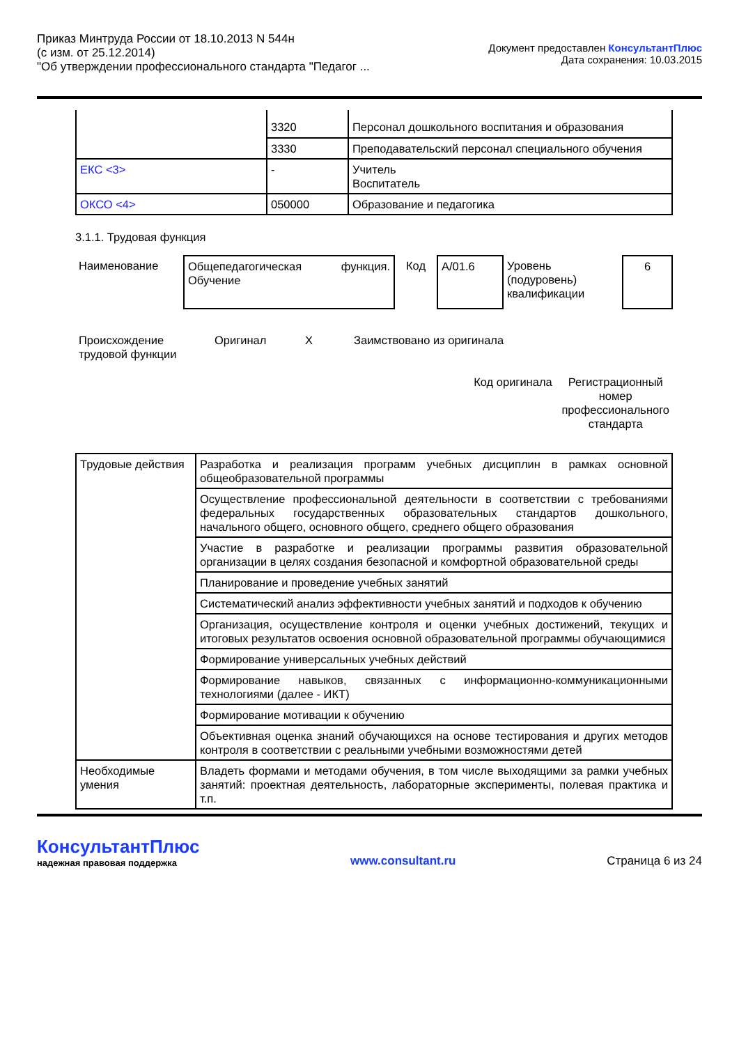Приказ Минтруда России от 18.10.2013 N 544н
(с изм. от 25.12.2014)
"Об утверждении профессионального стандарта "Педагог ...
Документ предоставлен КонсультантПлюс
Дата сохранения: 10.03.2015
| | 3320 | Персонал дошкольного воспитания и образования |
| | 3330 | Преподавательский персонал специального обучения |
| ЕКС <3> | - | Учитель Воспитатель |
| ОКСО <4> | 050000 | Образование и педагогика |
3.1.1. Трудовая функция
| Наименование | Общепедагогическая функция. Обучение | Код | A/01.6 | Уровень (подуровень) квалификации | 6 |
| Происхождение трудовой функции | Оригинал | X | Заимствовано из оригинала |
| | Код оригинала | Регистрационный номер профессионального стандарта |
| Трудовые действия | Разработка и реализация программ учебных дисциплин в рамках основной общеобразовательной программы |
| | Осуществление профессиональной деятельности в соответствии с требованиями федеральных государственных образовательных стандартов дошкольного, начального общего, основного общего, среднего общего образования |
| | Участие в разработке и реализации программы развития образовательной организации в целях создания безопасной и комфортной образовательной среды |
| | Планирование и проведение учебных занятий |
| | Систематический анализ эффективности учебных занятий и подходов к обучению |
| | Организация, осуществление контроля и оценки учебных достижений, текущих и итоговых результатов освоения основной образовательной программы обучающимися |
| | Формирование универсальных учебных действий |
| | Формирование навыков, связанных с информационно-коммуникационными технологиями (далее - ИКТ) |
| | Формирование мотивации к обучению |
| | Объективная оценка знаний обучающихся на основе тестирования и других методов контроля в соответствии с реальными учебными возможностями детей |
| Необходимые умения | Владеть формами и методами обучения, в том числе выходящими за рамки учебных занятий: проектная деятельность, лабораторные эксперименты, полевая практика и т.п. |
КонсультантПлюс
надежная правовая поддержка
www.consultant.ru
Страница 6 из 24